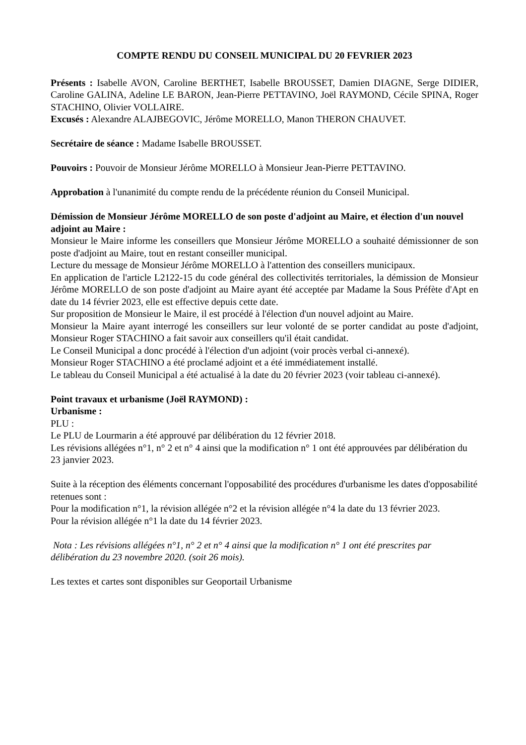COMPTE RENDU DU CONSEIL MUNICIPAL DU 20 FEVRIER 2023
Présents : Isabelle AVON, Caroline BERTHET, Isabelle BROUSSET, Damien DIAGNE, Serge DIDIER, Caroline GALINA, Adeline LE BARON, Jean-Pierre PETTAVINO, Joël RAYMOND, Cécile SPINA, Roger STACHINO, Olivier VOLLAIRE.
Excusés : Alexandre ALAJBEGOVIC, Jérôme MORELLO, Manon THERON CHAUVET.
Secrétaire de séance : Madame Isabelle BROUSSET.
Pouvoirs : Pouvoir de Monsieur Jérôme MORELLO à Monsieur Jean-Pierre PETTAVINO.
Approbation à l'unanimité du compte rendu de la précédente réunion du Conseil Municipal.
Démission de Monsieur Jérôme MORELLO de son poste d'adjoint au Maire, et élection d'un nouvel adjoint au Maire :
Monsieur le Maire informe les conseillers que Monsieur Jérôme MORELLO a souhaité démissionner de son poste d'adjoint au Maire, tout en restant conseiller municipal.
Lecture du message de Monsieur Jérôme MORELLO à l'attention des conseillers municipaux.
En application de l'article L2122-15 du code général des collectivités territoriales, la démission de Monsieur Jérôme MORELLO de son poste d'adjoint au Maire ayant été acceptée par Madame la Sous Préfète d'Apt en date du 14 février 2023, elle est effective depuis cette date.
Sur proposition de Monsieur le Maire, il est procédé à l'élection d'un nouvel adjoint au Maire.
Monsieur la Maire ayant interrogé les conseillers sur leur volonté de se porter candidat au poste d'adjoint, Monsieur Roger STACHINO a fait savoir aux conseillers qu'il était candidat.
Le Conseil Municipal a donc procédé à l'élection d'un adjoint (voir procès verbal ci-annexé).
Monsieur Roger STACHINO a été proclamé adjoint et a été immédiatement installé.
Le tableau du Conseil Municipal a été actualisé à la date du 20 février 2023 (voir tableau ci-annexé).
Point travaux et urbanisme (Joël RAYMOND) :
Urbanisme :
PLU :
Le PLU de Lourmarin a été approuvé par délibération du 12 février 2018.
Les révisions allégées n°1, n° 2 et n° 4 ainsi que la modification n° 1 ont été approuvées par délibération du 23 janvier 2023.
Suite à la réception des éléments concernant l'opposabilité des procédures d'urbanisme les dates d'opposabilité retenues sont :
Pour la modification n°1, la révision allégée n°2 et la révision allégée n°4 la date du 13 février 2023.
Pour la révision allégée n°1 la date du 14 février 2023.
Nota : Les révisions allégées n°1, n° 2 et n° 4 ainsi que la modification n° 1 ont été prescrites par délibération du 23 novembre 2020. (soit 26 mois).
Les textes et cartes sont disponibles sur Geoportail Urbanisme